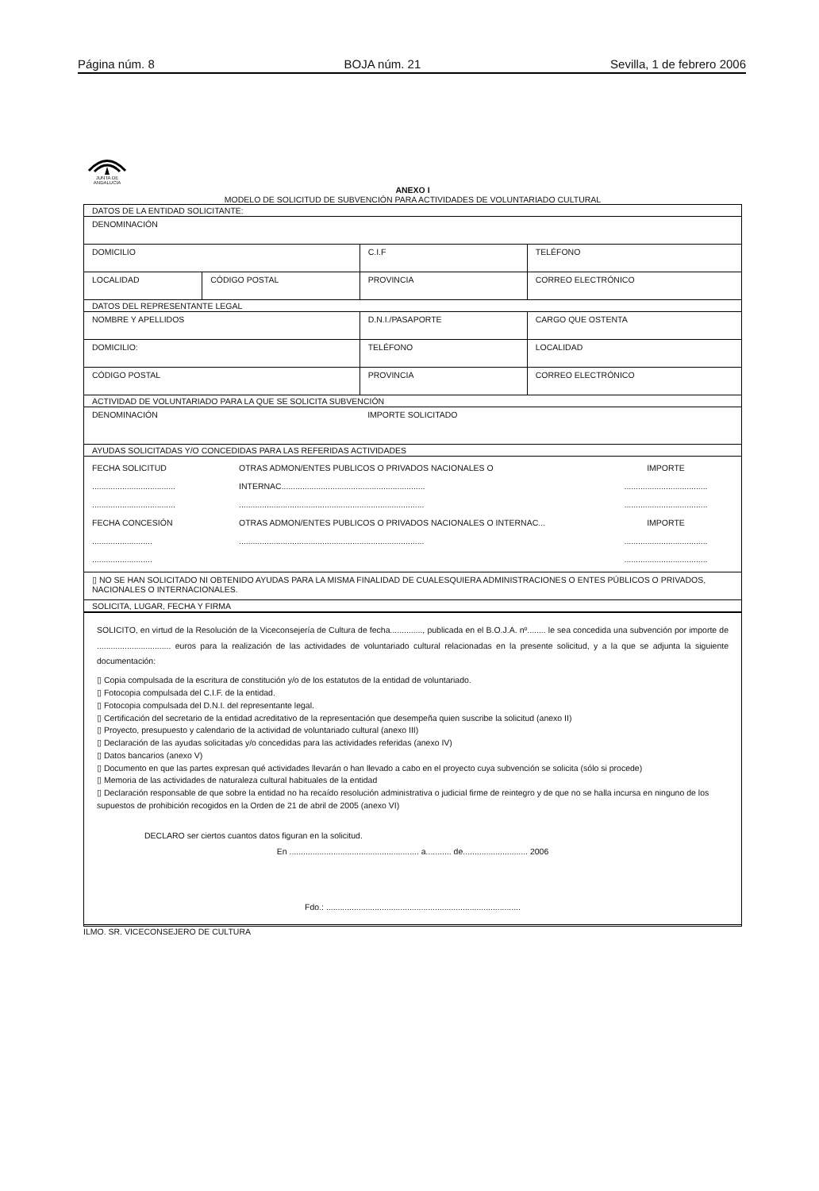Página núm. 8 BOJA núm. 21 Sevilla, 1 de febrero 2006
JUNTA DE ANDALUCIA
ANEXO I
MODELO DE SOLICITUD DE SUBVENCIÓN PARA ACTIVIDADES DE VOLUNTARIADO CULTURAL
| DATOS DE LA ENTIDAD SOLICITANTE: | | | | | |
| DENOMINACIÓN | | | | | |
| DOMICILIO | | C.I.F | | TELÉFONO | |
| LOCALIDAD | CÓDIGO POSTAL | PROVINCIA | | CORREO ELECTRÓNICO | |
| DATOS DEL REPRESENTANTE LEGAL | | | | | |
| NOMBRE Y APELLIDOS | | | D.N.I./PASAPORTE | | CARGO QUE OSTENTA |
| DOMICILIO: | | | TELÉFONO | LOCALIDAD | |
| CÓDIGO POSTAL | | PROVINCIA | | CORREO ELECTRÓNICO | |
| ACTIVIDAD DE VOLUNTARIADO PARA LA QUE SE SOLICITA SUBVENCIÓN | | | | | |
| DENOMINACIÓN | | | IMPORTE SOLICITADO | | |
| AYUDAS SOLICITADAS Y/O CONCEDIDAS PARA LAS REFERIDAS ACTIVIDADES | | | | | |
| FECHA SOLICITUD .................................... .................................... OTRAS ADMON/ENTES PUBLICOS O PRIVADOS NACIONALES O INTERNAC.............................................................. ................................................................................ IMPORTE .................................... .................................... FECHA CONCESIÓN .......................... .......................... OTRAS ADMON/ENTES PUBLICOS O PRIVADOS NACIONALES O INTERNAC... ................................................................................ IMPORTE .................................... .................................... | | | | | |
| ▯ NO SE HAN SOLICITADO NI OBTENIDO AYUDAS PARA LA MISMA FINALIDAD DE CUALESQUIERA ADMINISTRACIONES O ENTES PÚBLICOS O PRIVADOS, NACIONALES O INTERNACIONALES. | | | | | |
| SOLICITA, LUGAR, FECHA Y FIRMA | | | | | |
SOLICITO, en virtud de la Resolución de la Viceconsejería de Cultura de fecha.............., publicada en el B.O.J.A. nº........ le sea concedida una subvención por importe de ................................ euros para la realización de las actividades de voluntariado cultural relacionadas en la presente solicitud, y a la que se adjunta la siguiente documentación:
▯ Copia compulsada de la escritura de constitución y/o de los estatutos de la entidad de voluntariado.
▯ Fotocopia compulsada del C.I.F. de la entidad.
▯ Fotocopia compulsada del D.N.I. del representante legal.
▯ Certificación del secretario de la entidad acreditativo de la representación que desempeña quien suscribe la solicitud (anexo II)
▯ Proyecto, presupuesto y calendario de la actividad de voluntariado cultural (anexo III)
▯ Declaración de las ayudas solicitadas y/o concedidas para las actividades referidas (anexo IV)
▯ Datos bancarios (anexo V)
▯ Documento en que las partes expresan qué actividades llevarán o han llevado a cabo en el proyecto cuya subvención se solicita (sólo si procede)
▯ Memoria de las actividades de naturaleza cultural habituales de la entidad
▯ Declaración responsable de que sobre la entidad no ha recaído resolución administrativa o judicial firme de reintegro y de que no se halla incursa en ninguno de los supuestos de prohibición recogidos en la Orden de 21 de abril de 2005 (anexo VI)
DECLARO ser ciertos cuantos datos figuran en la solicitud.
En ........................................................ a........... de............................ 2006
Fdo.: ....................................................................................
ILMO. SR. VICECONSEJERO DE CULTURA